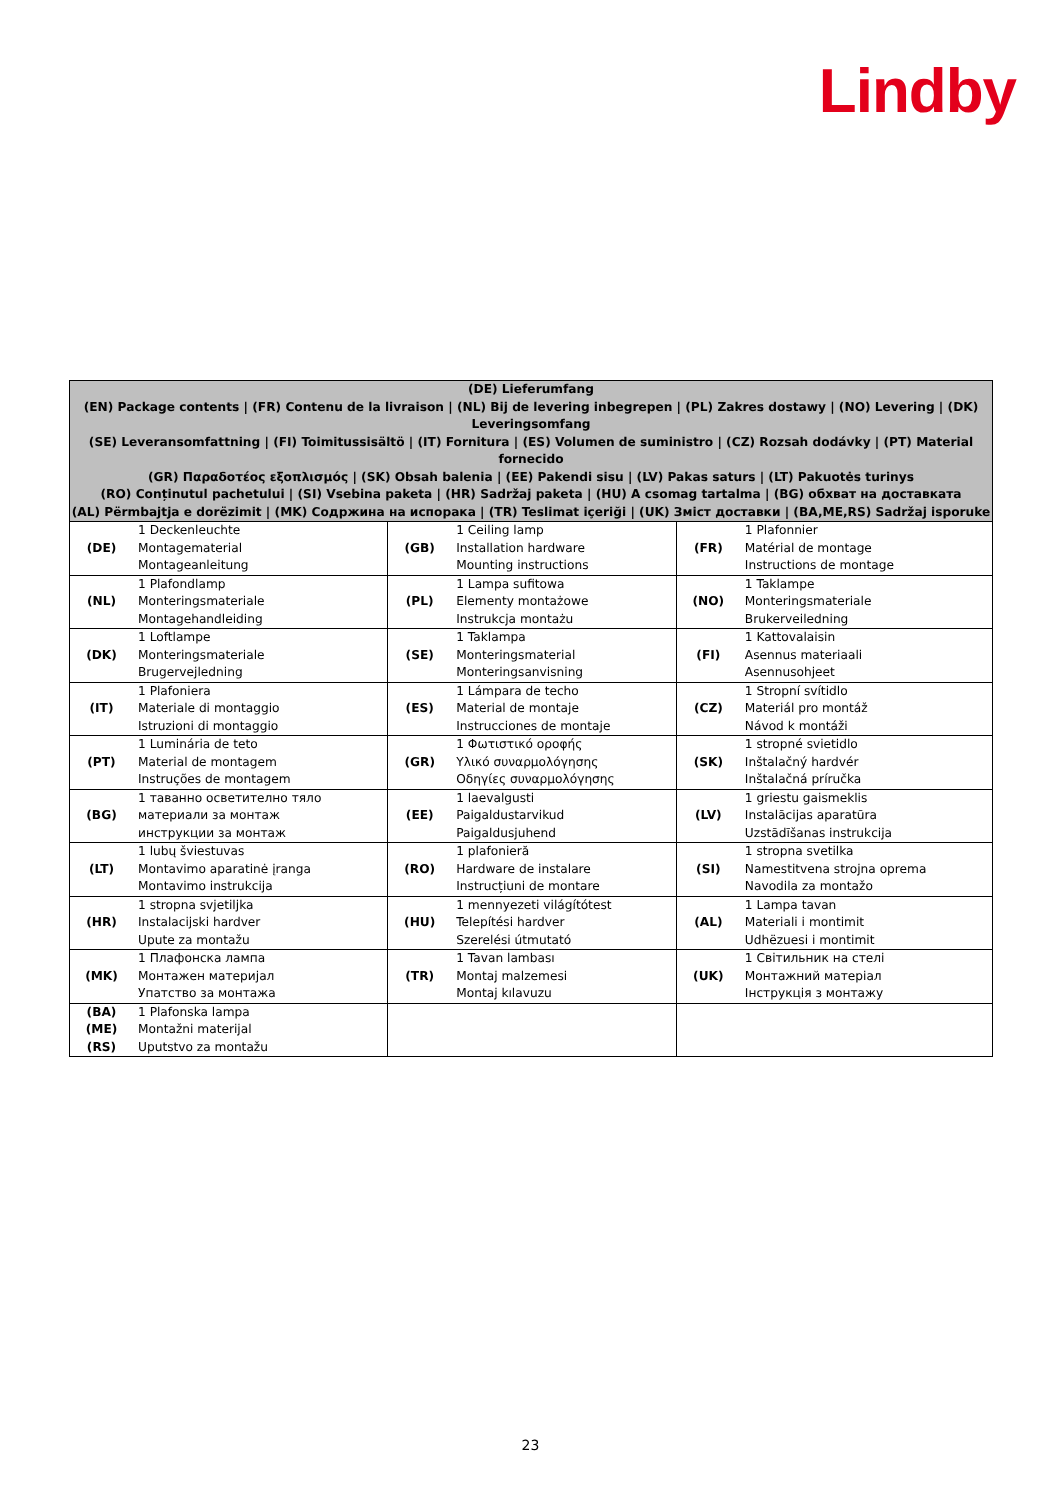Lindby
| (DE) Lieferumfang (EN) Package contents / (FR) Contenu de la livraison / (NL) Bij de levering inbegrepen / (PL) Zakres dostawy / (NO) Levering / (DK) Leveringsomfang (SE) Leveransomfattning / (FI) Toimitussisältö / (IT) Fornitura / (ES) Volumen de suministro / (CZ) Rozsah dodávky / (PT) Material fornecido (GR) Παραδοτέος εξοπλισμός / (SK) Obsah balenia / (EE) Pakendi sisu / (LV) Pakas saturs / (LT) Pakuotės turinys (RO) Conținutul pachetului / (SI) Vsebina paketa / (HR) Sadržaj paketa / (HU) A csomag tartalma / (BG) обхват на доставката (AL) Përmbajtja e dorëzimit / (MK) Содржина на испорака / (TR) Teslimat içeriği / (UK) Зміст доставки / (BA,ME,RS) Sadržaj isporuke | | | | | |
| --- | --- | --- | --- | --- | --- |
| (DE) | 1 Deckenleuchte Montagematerial Montageanleitung | (GB) | 1 Ceiling lamp Installation hardware Mounting instructions | (FR) | 1 Plafonnier Matérial de montage Instructions de montage |
| (NL) | 1 Plafondlamp Monteringsmateriale Montagehandleiding | (PL) | 1 Lampa sufitowa Elementy montażowe Instrukcja montażu | (NO) | 1 Taklampe Monteringsmateriale Brukerveiledning |
| (DK) | 1 Loftlampe Monteringsmateriale Brugervejledning | (SE) | 1 Taklampa Monteringsmaterial Monteringsanvisning | (FI) | 1 Kattovalaisin Asennus materiaali Asennusohjeet |
| (IT) | 1 Plafoniera Materiale di montaggio Istruzioni di montaggio | (ES) | 1 Lámpara de techo Material de montaje Instrucciones de montaje | (CZ) | 1 Stropní svítidlo Materiál pro montáž Návod k montáži |
| (PT) | 1 Luminária de teto Material de montagem Instruções de montagem | (GR) | 1 Φωτιστικό οροφής Υλικό συναρμολόγησης Οδηγίες συναρμολόγησης | (SK) | 1 stropné svietidlo Inštalačný hardvér Inštalačná príručka |
| (BG) | 1 таванно осветително тяло материали за монтаж инструкции за монтаж | (EE) | 1 laevalgusti Paigaldustarvikud Paigaldusjuhend | (LV) | 1 griestu gaismeklis Instalācijas aparatūra Uzstādīšanas instrukcija |
| (LT) | 1 lubų šviestuvas Montavimo aparatinė įranga Montavimo instrukcija | (RO) | 1 plafonieră Hardware de instalare Instrucțiuni de montare | (SI) | 1 stropna svetilka Namestitvena strojna oprema Navodila za montažo |
| (HR) | 1 stropna svjetiljka Instalacijski hardver Upute za montažu | (HU) | 1 mennyezeti világítótest Telepítési hardver Szerelési útmutató | (AL) | 1 Lampa tavan Materiali i montimit Udhëzuesi i montimit |
| (MK) | 1 Плафонска лампа Монтажен материјал Упатство за монтажа | (TR) | 1 Tavan lambası Montaj malzemesi Montaj kılavuzu | (UK) | 1 Світильник на стелі Монтажний матеріал Інструкція з монтажу |
| (BA) (ME) (RS) | 1 Plafonska lampa Montažni materijal Uputstvo za montažu | | | | |
23